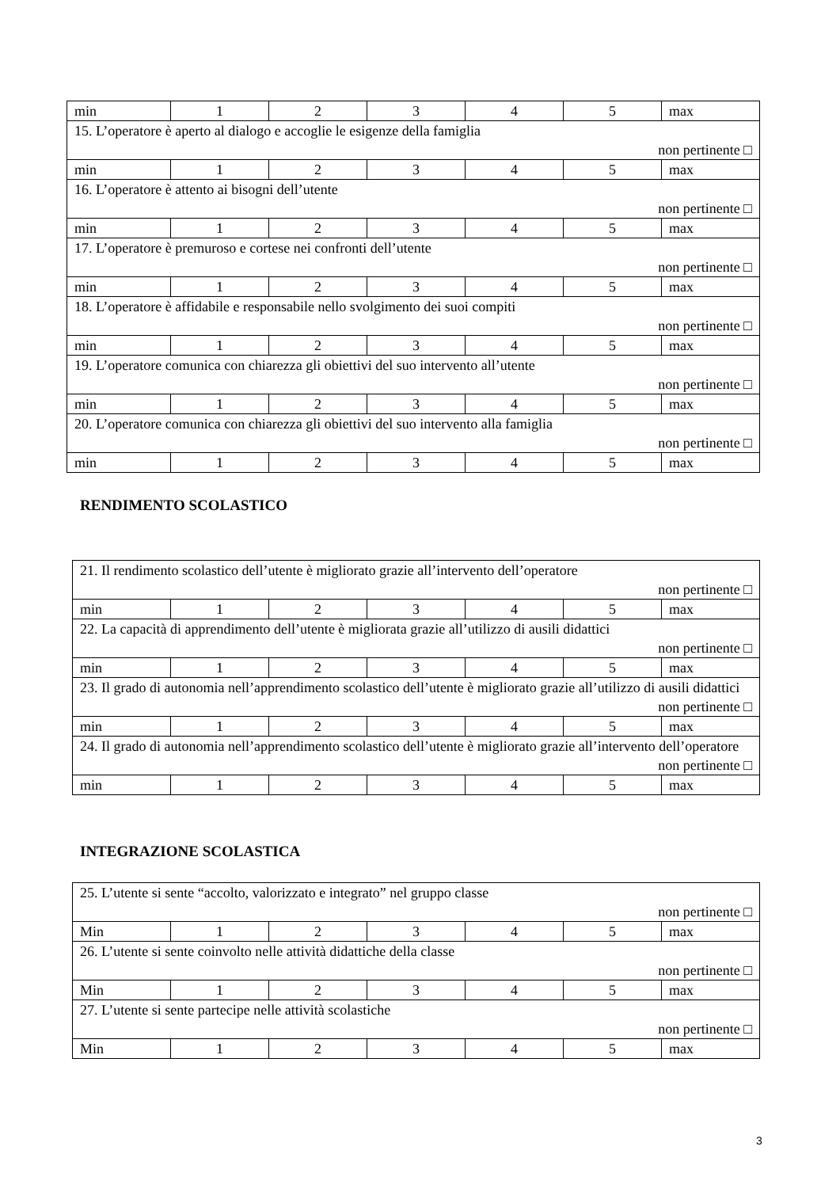| min | 1 | 2 | 3 | 4 | 5 | max |
| 15. L’operatore è aperto al dialogo e accoglie le esigenze della famiglia non pertinente □ | | | | | | |
| min | 1 | 2 | 3 | 4 | 5 | max |
| 16. L’operatore è attento ai bisogni dell’utente non pertinente □ | | | | | | |
| min | 1 | 2 | 3 | 4 | 5 | max |
| 17. L’operatore è premuroso e cortese nei confronti dell’utente non pertinente □ | | | | | | |
| min | 1 | 2 | 3 | 4 | 5 | max |
| 18. L’operatore è affidabile e responsabile nello svolgimento dei suoi compiti non pertinente □ | | | | | | |
| min | 1 | 2 | 3 | 4 | 5 | max |
| 19. L’operatore comunica con chiarezza gli obiettivi del suo intervento all’utente non pertinente □ | | | | | | |
| min | 1 | 2 | 3 | 4 | 5 | max |
| 20. L’operatore comunica con chiarezza gli obiettivi del suo intervento alla famiglia non pertinente □ | | | | | | |
| min | 1 | 2 | 3 | 4 | 5 | max |
RENDIMENTO SCOLASTICO
| 21. Il rendimento scolastico dell’utente è migliorato grazie all’intervento dell’operatore non pertinente □ | | | | | | |
| min | 1 | 2 | 3 | 4 | 5 | max |
| 22. La capacità di apprendimento dell’utente è migliorata grazie all’utilizzo di ausili didattici non pertinente □ | | | | | | |
| min | 1 | 2 | 3 | 4 | 5 | max |
| 23. Il grado di autonomia nell’apprendimento scolastico dell’utente è migliorato grazie all’utilizzo di ausili didattici non pertinente □ | | | | | | |
| min | 1 | 2 | 3 | 4 | 5 | max |
| 24. Il grado di autonomia nell’apprendimento scolastico dell’utente è migliorato grazie all’intervento dell’operatore non pertinente □ | | | | | | |
| min | 1 | 2 | 3 | 4 | 5 | max |
INTEGRAZIONE SCOLASTICA
| 25. L’utente si sente “accolto, valorizzato e integrato” nel gruppo classe non pertinente □ | | | | | | |
| Min | 1 | 2 | 3 | 4 | 5 | max |
| 26. L’utente si sente coinvolto nelle attività didattiche della classe non pertinente □ | | | | | | |
| Min | 1 | 2 | 3 | 4 | 5 | max |
| 27. L’utente si sente partecipe nelle attività scolastiche non pertinente □ | | | | | | |
| Min | 1 | 2 | 3 | 4 | 5 | max |
3